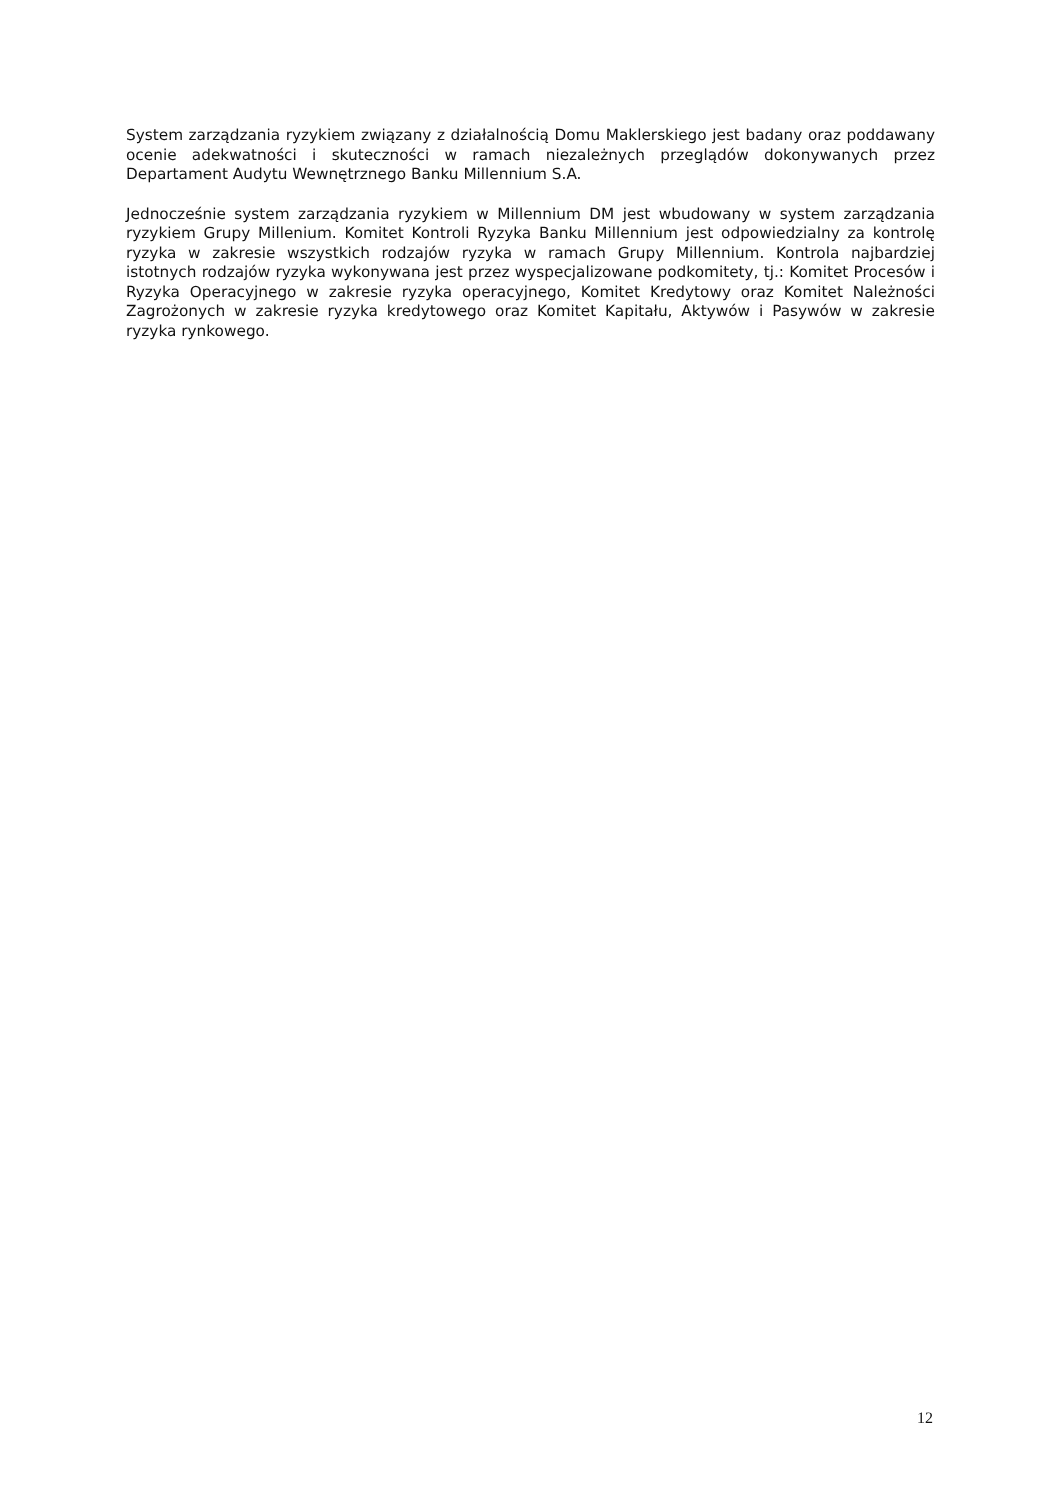System zarządzania ryzykiem związany z działalnością Domu Maklerskiego jest badany oraz poddawany ocenie adekwatności i skuteczności w ramach niezależnych przeglądów dokonywanych przez Departament Audytu Wewnętrznego Banku Millennium S.A.
Jednocześnie system zarządzania ryzykiem w Millennium DM jest wbudowany w system zarządzania ryzykiem Grupy Millenium. Komitet Kontroli Ryzyka Banku Millennium jest odpowiedzialny za kontrolę ryzyka w zakresie wszystkich rodzajów ryzyka w ramach Grupy Millennium. Kontrola najbardziej istotnych rodzajów ryzyka wykonywana jest przez wyspecjalizowane podkomitety, tj.: Komitet Procesów i Ryzyka Operacyjnego w zakresie ryzyka operacyjnego, Komitet Kredytowy oraz Komitet Należności Zagrożonych w zakresie ryzyka kredytowego oraz Komitet Kapitału, Aktywów i Pasywów w zakresie ryzyka rynkowego.
12